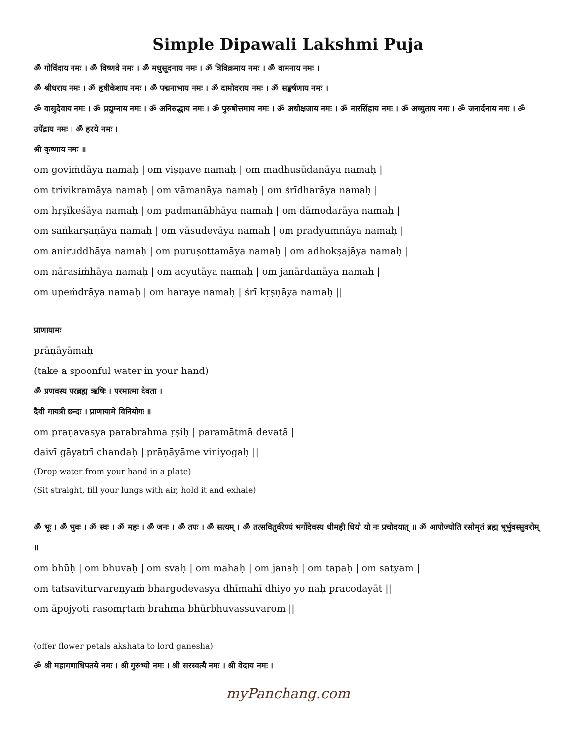Simple Dipawali Lakshmi Puja
ॐ गोविंदाय नमः । ॐ विष्णवे नमः । ॐ मधुसूदनाय नमः । ॐ त्रिविक्रमाय नमः । ॐ वामनाय नमः ।
ॐ श्रीधराय नमः । ॐ हृषीकेशाय नमः । ॐ पद्मनाभाय नमः । ॐ दामोदराय नमः । ॐ सङ्कर्षणाय नमः ।
ॐ वासुदेवाय नमः । ॐ प्रद्युम्नाय नमः । ॐ अनिरुद्धाय नमः । ॐ पुरुषोत्तमाय नमः । ॐ अधोक्षजाय नमः । ॐ नारसिंहाय नमः । ॐ अच्युताय नमः । ॐ जनार्दनाय नमः । ॐ उपेंद्राय नमः । ॐ हरये नमः ।
श्री कृष्णाय नमः ॥
om goviṁdāya namaḥ | om viṣṇave namaḥ | om madhusūdanāya namaḥ |
om trivikramāya namaḥ | om vāmanāya namaḥ | om śrīdharāya namaḥ |
om hṛṣīkeśāya namaḥ | om padmanābhāya namaḥ | om dāmodarāya namaḥ |
om saṅkarṣaṇāya namaḥ | om vāsudevāya namaḥ | om pradyumnāya namaḥ |
om aniruddhāya namaḥ | om puruṣottamāya namaḥ | om adhokṣajāya namaḥ |
om nārasiṁhāya namaḥ | om acyutāya namaḥ | om janārdanāya namaḥ |
om upeṁdrāya namaḥ | om haraye namaḥ | śrī kṛṣṇāya namaḥ ||
प्राणायामः
prāṇāyāmaḥ
(take a spoonful water in your hand)
ॐ प्रणवस्य परब्रह्म ऋषिः । परमात्मा देवता ।
दैवी गायत्री छन्दः । प्राणायामे विनियोगः ॥
om praṇavasya parabrahma ṛṣiḥ | paramātmā devatā |
daivī gāyatrī chandaḥ | prāṇāyāme viniyogaḥ ||
(Drop water from your hand in a plate)
(Sit straight, fill your lungs with air, hold it and exhale)
ॐ भूः । ॐ भुवः । ॐ स्वः । ॐ महः । ॐ जनः । ॐ तपः । ॐ सत्यम् । ॐ तत्सवितुर्वरेण्यं भर्गोदेवस्य धीमही धियो यो नः प्रचोदयात् ॥ ॐ आपोज्योति रसोमृतं ब्रह्म भूर्भुवस्सुवरोम् ॥
om bhūḥ | om bhuvaḥ | om svaḥ | om mahaḥ | om janaḥ | om tapaḥ | om satyam |
om tatsaviturvareṇyaṁ bhargodevasya dhīmahī dhiyo yo naḥ pracodayāt ||
om āpojyoti rasomṛtaṁ brahma bhūrbhuvassuvarom ||
(offer flower petals akshata to lord ganesha)
ॐ श्री महागणाधिपतये नमः । श्री गुरुभ्यो नमः । श्री सरस्वत्यै नमः । श्री वेदाय नमः ।
myPanchang.com